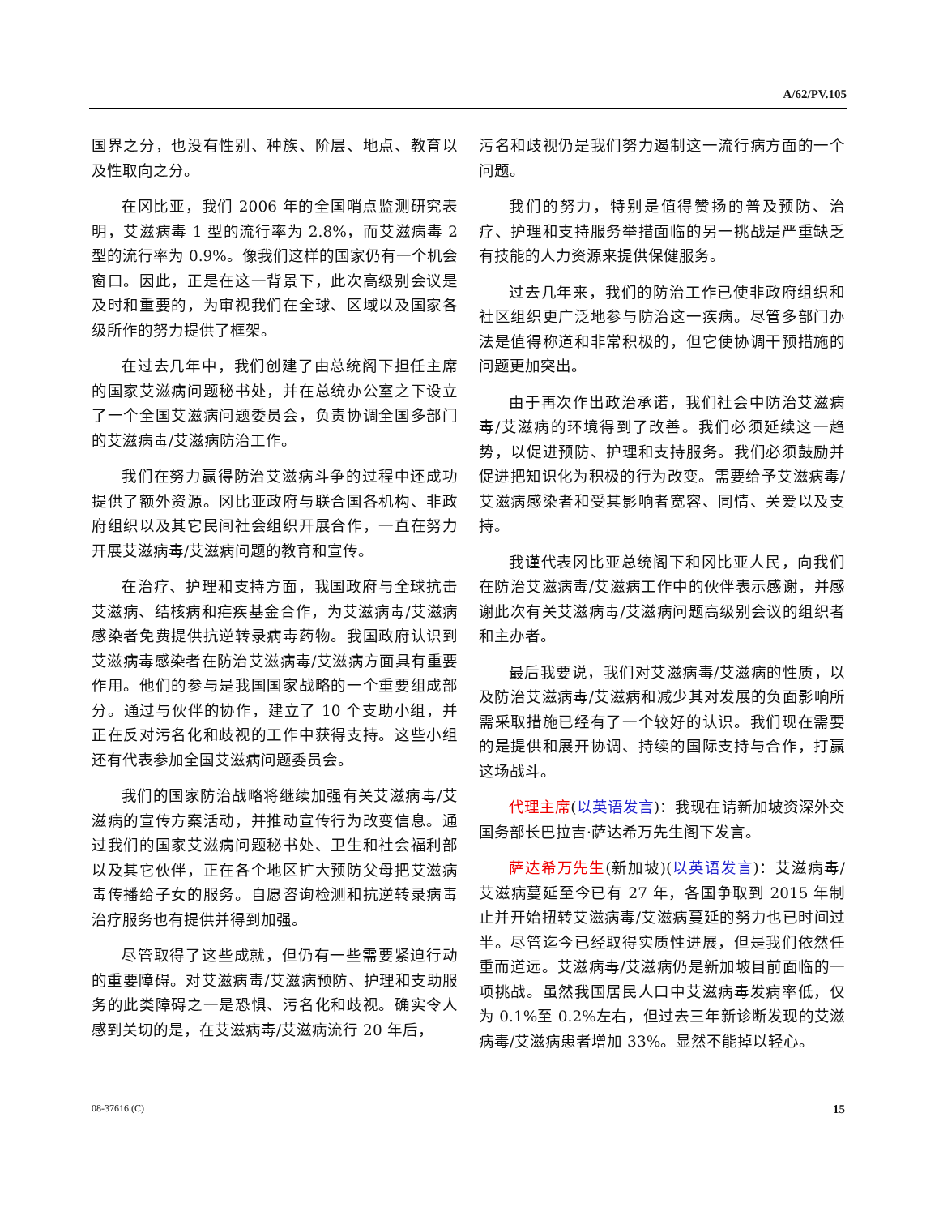A/62/PV.105
国界之分，也没有性别、种族、阶层、地点、教育以及性取向之分。
在冈比亚，我们 2006 年的全国哨点监测研究表明，艾滋病毒 1 型的流行率为 2.8%，而艾滋病毒 2 型的流行率为 0.9%。像我们这样的国家仍有一个机会窗口。因此，正是在这一背景下，此次高级别会议是及时和重要的，为审视我们在全球、区域以及国家各级所作的努力提供了框架。
在过去几年中，我们创建了由总统阁下担任主席的国家艾滋病问题秘书处，并在总统办公室之下设立了一个全国艾滋病问题委员会，负责协调全国多部门的艾滋病毒/艾滋病防治工作。
我们在努力赢得防治艾滋病斗争的过程中还成功提供了额外资源。冈比亚政府与联合国各机构、非政府组织以及其它民间社会组织开展合作，一直在努力开展艾滋病毒/艾滋病问题的教育和宣传。
在治疗、护理和支持方面，我国政府与全球抗击艾滋病、结核病和疟疾基金合作，为艾滋病毒/艾滋病感染者免费提供抗逆转录病毒药物。我国政府认识到艾滋病毒感染者在防治艾滋病毒/艾滋病方面具有重要作用。他们的参与是我国国家战略的一个重要组成部分。通过与伙伴的协作，建立了 10 个支助小组，并正在反对污名化和歧视的工作中获得支持。这些小组还有代表参加全国艾滋病问题委员会。
我们的国家防治战略将继续加强有关艾滋病毒/艾滋病的宣传方案活动，并推动宣传行为改变信息。通过我们的国家艾滋病问题秘书处、卫生和社会福利部以及其它伙伴，正在各个地区扩大预防父母把艾滋病毒传播给子女的服务。自愿咨询检测和抗逆转录病毒治疗服务也有提供并得到加强。
尽管取得了这些成就，但仍有一些需要紧迫行动的重要障碍。对艾滋病毒/艾滋病预防、护理和支助服务的此类障碍之一是恐惧、污名化和歧视。确实令人感到关切的是，在艾滋病毒/艾滋病流行 20 年后，
污名和歧视仍是我们努力遏制这一流行病方面的一个问题。
我们的努力，特别是值得赞扬的普及预防、治疗、护理和支持服务举措面临的另一挑战是严重缺乏有技能的人力资源来提供保健服务。
过去几年来，我们的防治工作已使非政府组织和社区组织更广泛地参与防治这一疾病。尽管多部门办法是值得称道和非常积极的，但它使协调干预措施的问题更加突出。
由于再次作出政治承诺，我们社会中防治艾滋病毒/艾滋病的环境得到了改善。我们必须延续这一趋势，以促进预防、护理和支持服务。我们必须鼓励并促进把知识化为积极的行为改变。需要给予艾滋病毒/艾滋病感染者和受其影响者宽容、同情、关爱以及支持。
我谨代表冈比亚总统阁下和冈比亚人民，向我们在防治艾滋病毒/艾滋病工作中的伙伴表示感谢，并感谢此次有关艾滋病毒/艾滋病问题高级别会议的组织者和主办者。
最后我要说，我们对艾滋病毒/艾滋病的性质，以及防治艾滋病毒/艾滋病和减少其对发展的负面影响所需采取措施已经有了一个较好的认识。我们现在需要的是提供和展开协调、持续的国际支持与合作，打赢这场战斗。
代理主席(以英语发言)：我现在请新加坡资深外交国务部长巴拉吉·萨达希万先生阁下发言。
萨达希万先生(新加坡)(以英语发言)：艾滋病毒/艾滋病蔓延至今已有 27 年，各国争取到 2015 年制止并开始扭转艾滋病毒/艾滋病蔓延的努力也已时间过半。尽管迄今已经取得实质性进展，但是我们依然任重而道远。艾滋病毒/艾滋病仍是新加坡目前面临的一项挑战。虽然我国居民人口中艾滋病毒发病率低，仅为 0.1%至 0.2%左右，但过去三年新诊断发现的艾滋病毒/艾滋病患者增加 33%。显然不能掉以轻心。
08-37616 (C) 15